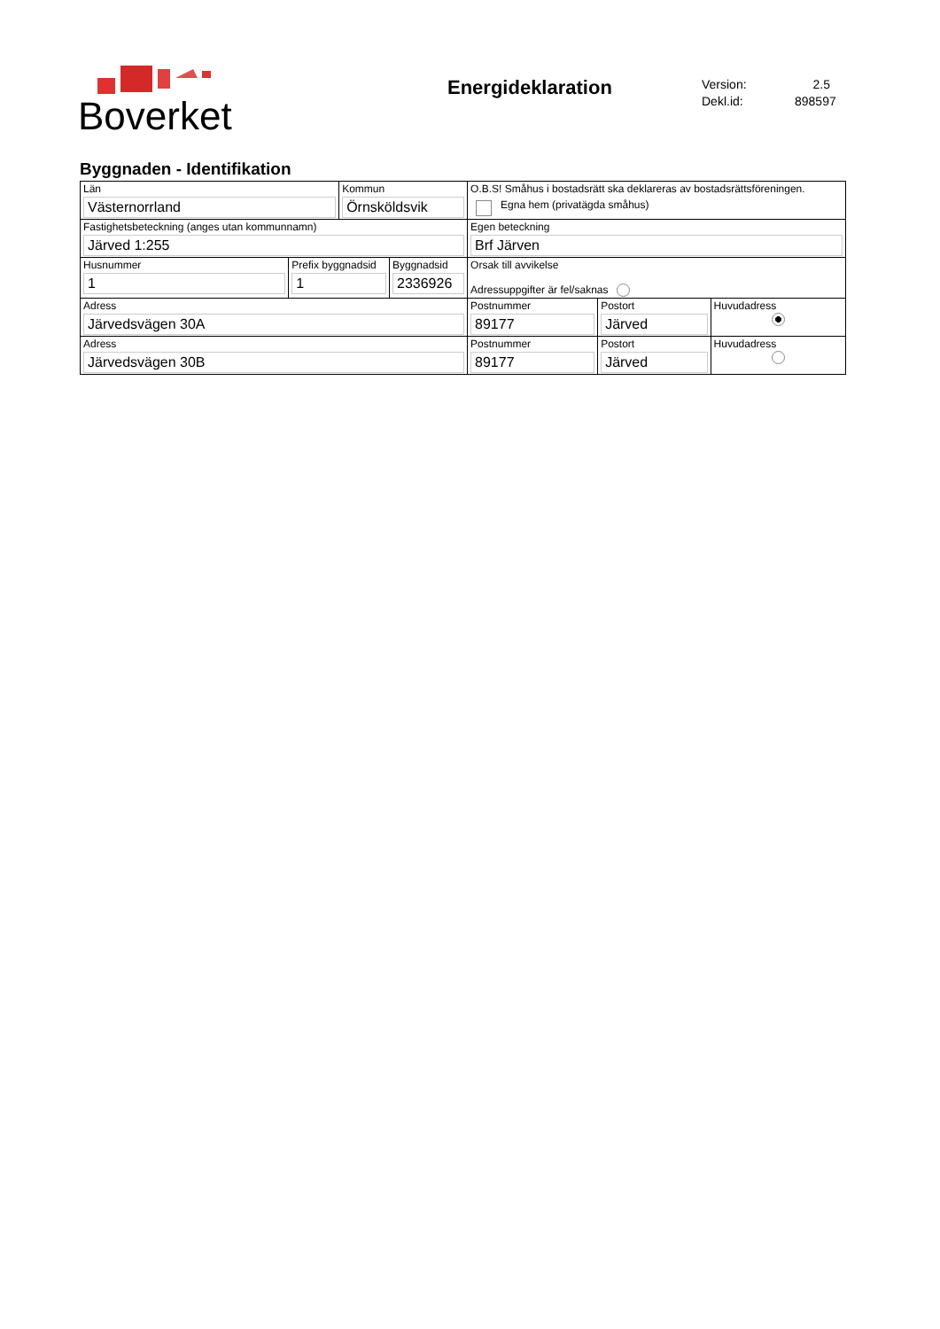Boverket
Energideklaration
Version: 2.5
Dekl.id: 898597
Byggnaden - Identifikation
| Län Västernorrland | | Kommun Örnsköldsvik | | O.B.S! Småhus i bostadsrätt ska deklareras av bostadsrättsföreningen. Egna hem (privatägda småhus) | | |
| Fastighetsbeteckning (anges utan kommunnamn) Järved 1:255 | | | | Egen beteckning Brf Järven | | |
| Husnummer 1 | Prefix byggnadsid 1 | | Byggnadsid 2336926 | Orsak till avvikelse Adressuppgifter är fel/saknas | | |
| Adress Järvedsvägen 30A | | | | Postnummer 89177 | Postort Järved | Huvudadress |
| Adress Järvedsvägen 30B | | | | Postnummer 89177 | Postort Järved | Huvudadress |